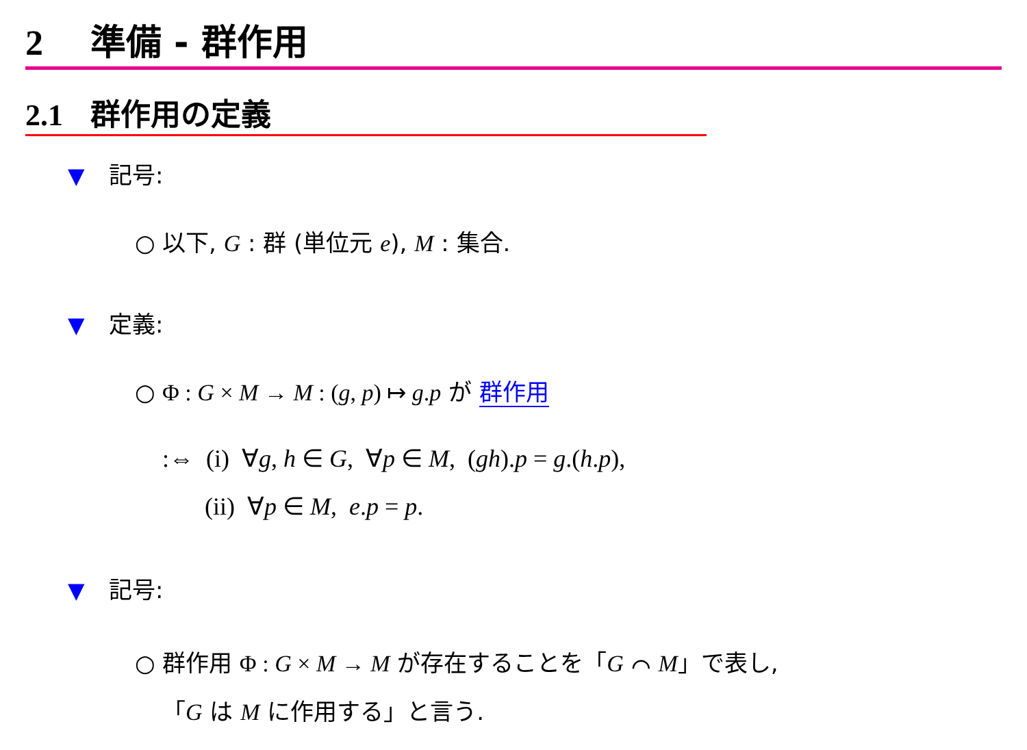2 準備 - 群作用
2.1 群作用の定義
▼ 記号:
○ 以下, G : 群 (単位元 e), M : 集合.
▼ 定義:
○ Φ : G × M → M : (g, p) ↦ g.p が 群作用
:⇔ (i) ∀g, h ∈ G, ∀p ∈ M, (gh).p = g.(h.p),
(ii) ∀p ∈ M, e.p = p.
▼ 記号:
○ 群作用 Φ : G × M → M が存在することを「G ⌒ M」で表し,
「G は M に作用する」と言う.